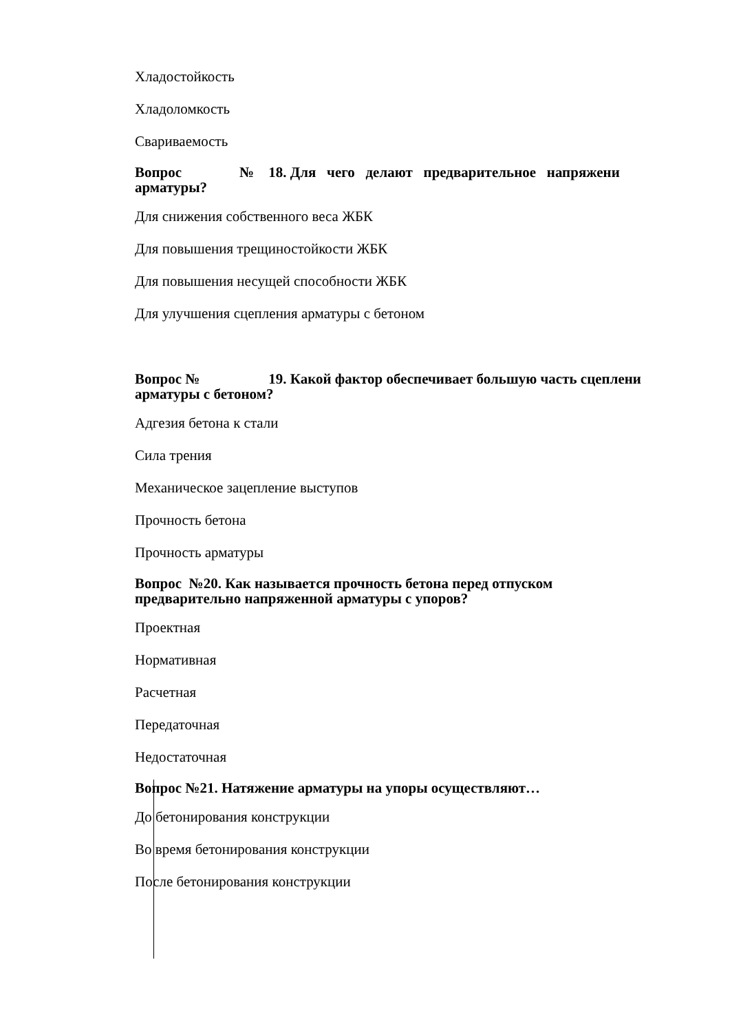Хладостойкость
Хладоломкость
Свариваемость
Вопрос № 18. Для чего делают предварительное напряжени
арматуры?
Для снижения собственного веса ЖБК
Для повышения трещиностойкости ЖБК
Для повышения несущей способности ЖБК
Для улучшения сцепления арматуры с бетоном
Вопрос № 19. Какой фактор обеспечивает большую часть сцеплени
арматуры с бетоном?
Адгезия бетона к стали
Сила трения
Механическое зацепление выступов
Прочность бетона
Прочность арматуры
Вопрос №20. Как называется прочность бетона перед отпуском
предварительно напряженной арматуры с упоров?
Проектная
Нормативная
Расчетная
Передаточная
Недостаточная
Вопрос №21. Натяжение арматуры на упоры осуществляют…
До бетонирования конструкции
Во время бетонирования конструкции
После бетонирования конструкции